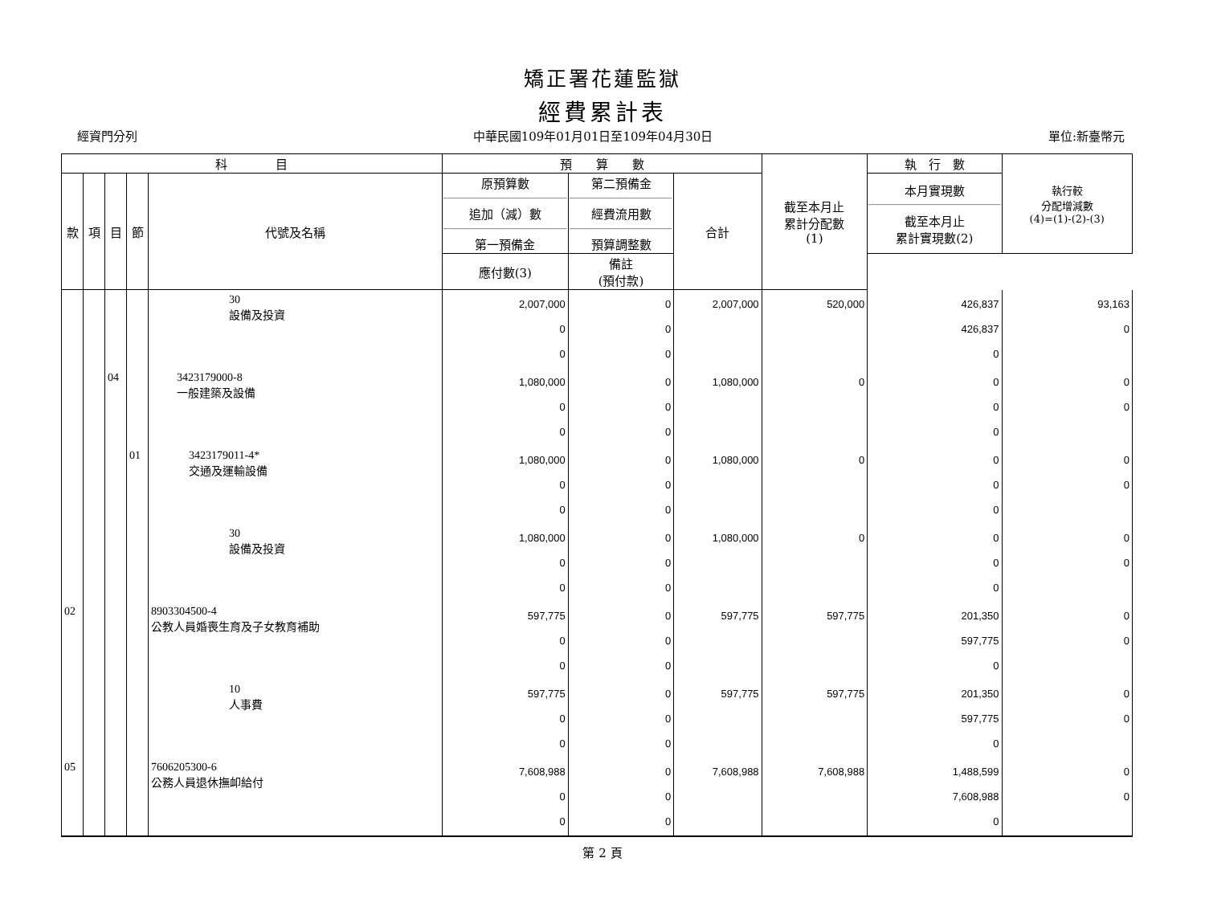矯正署花蓮監獄
經費累計表
經資門分列 中華民國109年01月01日至109年04月30日 單位:新臺幣元
| 科 目 | | | | | 預 算 數 | | | 截至本月止 累計分配數 (1) | 執 行 數 | 執行較 分配增減數 (4)=(1)-(2)-(3) |
| --- | --- | --- | --- | --- | --- | --- | --- | --- | --- | --- |
| 款 | 項 | 目 | 節 | 代號及名稱 | 原預算數 追加（減）數 第一預備金 | 第二預備金 經費流用數 預算調整數 | 合計 | | 本月實現數 截至本月止 累計實現數(2) | |
| | | | | | 應付數(3) | 備註 (預付款) | | | | |
| | | | | 30 設備及投資 | 2,007,000 0 0 | 0 0 0 | 2,007,000 | 520,000 | 426,837 426,837 0 | 93,163 0 |
| | | 04 | | 3423179000-8 一般建築及設備 | 1,080,000 0 0 | 0 0 0 | 1,080,000 | 0 | 0 0 0 | 0 0 |
| | | | 01 | 3423179011-4* 交通及運輸設備 | 1,080,000 0 0 | 0 0 0 | 1,080,000 | 0 | 0 0 0 | 0 0 |
| | | | | 30 設備及投資 | 1,080,000 0 0 | 0 0 0 | 1,080,000 | 0 | 0 0 0 | 0 0 |
| 02 | | | | 8903304500-4 公教人員婚喪生育及子女教育補助 | 597,775 0 0 | 0 0 0 | 597,775 | 597,775 | 201,350 597,775 0 | 0 0 |
| | | | | 10 人事費 | 597,775 0 0 | 0 0 0 | 597,775 | 597,775 | 201,350 597,775 0 | 0 0 |
| 05 | | | | 7606205300-6 公務人員退休撫卹給付 | 7,608,988 0 0 | 0 0 0 | 7,608,988 | 7,608,988 | 1,488,599 7,608,988 0 | 0 0 |
第 2 頁